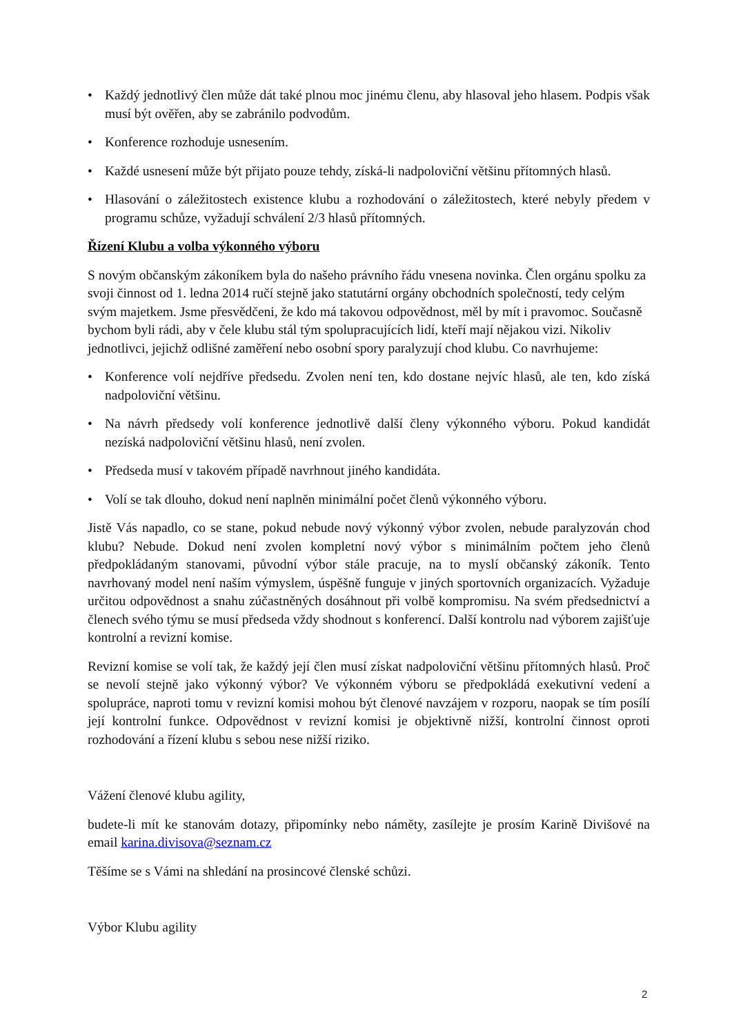• Každý jednotlivý člen může dát také plnou moc jinému členu, aby hlasoval jeho hlasem. Podpis však musí být ověřen, aby se zabránilo podvodům.
• Konference rozhoduje usnesením.
• Každé usnesení může být přijato pouze tehdy, získá-li nadpoloviční většinu přítomných hlasů.
• Hlasování o záležitostech existence klubu a rozhodování o záležitostech, které nebyly předem v programu schůze, vyžadují schválení 2/3 hlasů přítomných.
Řízení Klubu a volba výkonného výboru
S novým občanským zákoníkem byla do našeho právního řádu vnesena novinka. Člen orgánu spolku za svoji činnost od 1. ledna 2014 ručí stejně jako statutární orgány obchodních společností, tedy celým svým majetkem. Jsme přesvědčeni, že kdo má takovou odpovědnost, měl by mít i pravomoc. Současně bychom byli rádi, aby v čele klubu stál tým spolupracujících lidí, kteří mají nějakou vizi. Nikoliv jednotlivci, jejichž odlišné zaměření nebo osobní spory paralyzují chod klubu. Co navrhujeme:
• Konference volí nejdříve předsedu. Zvolen není ten, kdo dostane nejvíc hlasů, ale ten, kdo získá nadpoloviční většinu.
• Na návrh předsedy volí konference jednotlivě další členy výkonného výboru. Pokud kandidát nezíská nadpoloviční většinu hlasů, není zvolen.
• Předseda musí v takovém případě navrhnout jiného kandidáta.
• Volí se tak dlouho, dokud není naplněn minimální počet členů výkonného výboru.
Jistě Vás napadlo, co se stane, pokud nebude nový výkonný výbor zvolen, nebude paralyzován chod klubu? Nebude. Dokud není zvolen kompletní nový výbor s minimálním počtem jeho členů předpokládaným stanovami, původní výbor stále pracuje, na to myslí občanský zákoník. Tento navrhovaný model není naším výmyslem, úspěšně funguje v jiných sportovních organizacích. Vyžaduje určitou odpovědnost a snahu zúčastněných dosáhnout při volbě kompromisu. Na svém předsednictví a členech svého týmu se musí předseda vždy shodnout s konferencí. Další kontrolu nad výborem zajišťuje kontrolní a revizní komise.
Revizní komise se volí tak, že každý její člen musí získat nadpoloviční většinu přítomných hlasů. Proč se nevolí stejně jako výkonný výbor? Ve výkonném výboru se předpokládá exekutivní vedení a spolupráce, naproti tomu v revizní komisi mohou být členové navzájem v rozporu, naopak se tím posílí její kontrolní funkce. Odpovědnost v revizní komisi je objektivně nižší, kontrolní činnost oproti rozhodování a řízení klubu s sebou nese nižší riziko.
Vážení členové klubu agility,
budete-li mít ke stanovám dotazy, připomínky nebo náměty, zasílejte je prosím Karině Divišové na email karina.divisova@seznam.cz
Těšíme se s Vámi na shledání na prosincové členské schůzi.
Výbor Klubu agility
2